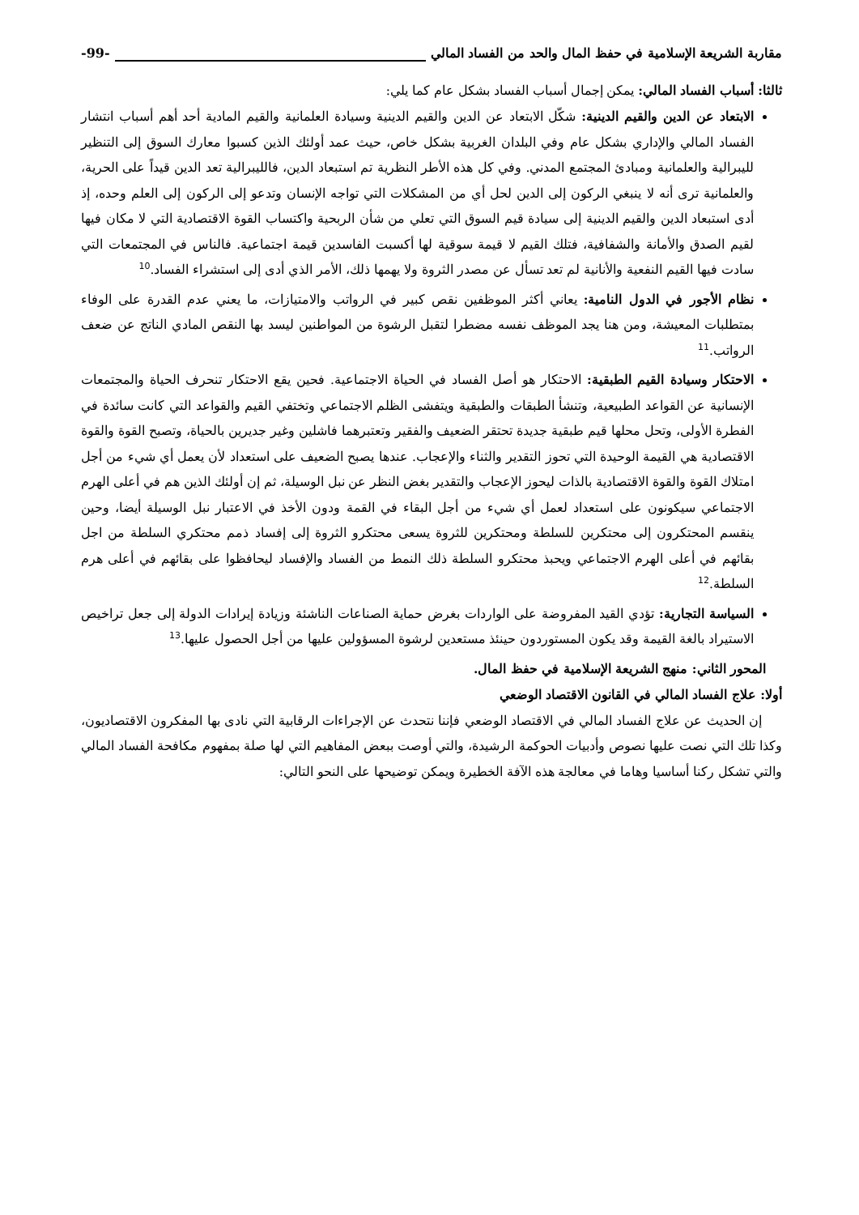مقاربة الشريعة الإسلامية في حفظ المال والحد من الفساد المالي -99-
ثالثا: أسباب الفساد المالي: يمكن إجمال أسباب الفساد بشكل عام كما يلي:
الابتعاد عن الدين والقيم الدينية: شكّل الابتعاد عن الدين والقيم الدينية وسيادة العلمانية والقيم المادية أحد أهم أسباب انتشار الفساد المالي والإداري بشكل عام وفي البلدان الغربية بشكل خاص، حيث عمد أولئك الذين كسبوا معارك السوق إلى التنظير لليبرالية والعلمانية ومبادئ المجتمع المدني. وفي كل هذه الأطر النظرية تم استبعاد الدين، فالليبرالية تعد الدين قيداً على الحرية، والعلمانية ترى أنه لا ينبغي الركون إلى الدين لحل أي من المشكلات التي تواجه الإنسان وتدعو إلى الركون إلى العلم وحده، إذ أدى استبعاد الدين والقيم الدينية إلى سيادة قيم السوق التي تعلي من شأن الربحية واكتساب القوة الاقتصادية التي لا مكان فيها لقيم الصدق والأمانة والشفافية، فتلك القيم لا قيمة سوقية لها أكسبت الفاسدين قيمة اجتماعية. فالناس في المجتمعات التي سادت فيها القيم النفعية والأنانية لم تعد تسأل عن مصدر الثروة ولا يهمها ذلك، الأمر الذي أدى إلى استشراء الفساد.<sup>10</sup>
نظام الأجور في الدول النامية: يعاني أكثر الموظفين نقص كبير في الرواتب والامتيازات، ما يعني عدم القدرة على الوفاء بمتطلبات المعيشة، ومن هنا يجد الموظف نفسه مضطرا لتقبل الرشوة من المواطنين ليسد بها النقص المادي الناتج عن ضعف الرواتب.<sup>11</sup>
الاحتكار وسيادة القيم الطبقية: الاحتكار هو أصل الفساد في الحياة الاجتماعية. فحين يقع الاحتكار تنحرف الحياة والمجتمعات الإنسانية عن القواعد الطبيعية، وتنشأ الطبقات والطبقية ويتفشى الظلم الاجتماعي وتختفي القيم والقواعد التي كانت سائدة في الفطرة الأولى، وتحل محلها قيم طبقية جديدة تحتقر الضعيف والفقير وتعتبرهما فاشلين وغير جديرين بالحياة، وتصبح القوة والقوة الاقتصادية هي القيمة الوحيدة التي تحوز التقدير والثناء والإعجاب. عندها يصبح الضعيف على استعداد لأن يعمل أي شيء من أجل امتلاك القوة والقوة الاقتصادية بالذات ليحوز الإعجاب والتقدير بغض النظر عن نبل الوسيلة، ثم إن أولئك الذين هم في أعلى الهرم الاجتماعي سيكونون على استعداد لعمل أي شيء من أجل البقاء في القمة ودون الأخذ في الاعتبار نبل الوسيلة أيضا، وحين ينقسم المحتكرون إلى محتكرين للسلطة ومحتكرين للثروة يسعى محتكرو الثروة إلى إفساد ذمم محتكري السلطة من اجل بقائهم في أعلى الهرم الاجتماعي ويحبذ محتكرو السلطة ذلك النمط من الفساد والإفساد ليحافظوا على بقائهم في أعلى هرم السلطة.<sup>12</sup>
السياسة التجارية: تؤدي القيد المفروضة على الواردات بغرض حماية الصناعات الناشئة وزيادة إيرادات الدولة إلى جعل تراخيص الاستيراد بالغة القيمة وقد يكون المستوردون حينئذ مستعدين لرشوة المسؤولين عليها من أجل الحصول عليها.<sup>13</sup>
المحور الثاني: منهج الشريعة الإسلامية في حفظ المال.
أولا: علاج الفساد المالي في القانون الاقتصاد الوضعي
إن الحديث عن علاج الفساد المالي في الاقتصاد الوضعي فإننا نتحدث عن الإجراءات الرقابية التي نادى بها المفكرون الاقتصاديون، وكذا تلك التي نصت عليها نصوص وأدبيات الحوكمة الرشيدة، والتي أوصت ببعض المفاهيم التي لها صلة بمفهوم مكافحة الفساد المالي والتي تشكل ركنا أساسيا وهاما في معالجة هذه الآفة الخطيرة ويمكن توضيحها على النحو التالي: